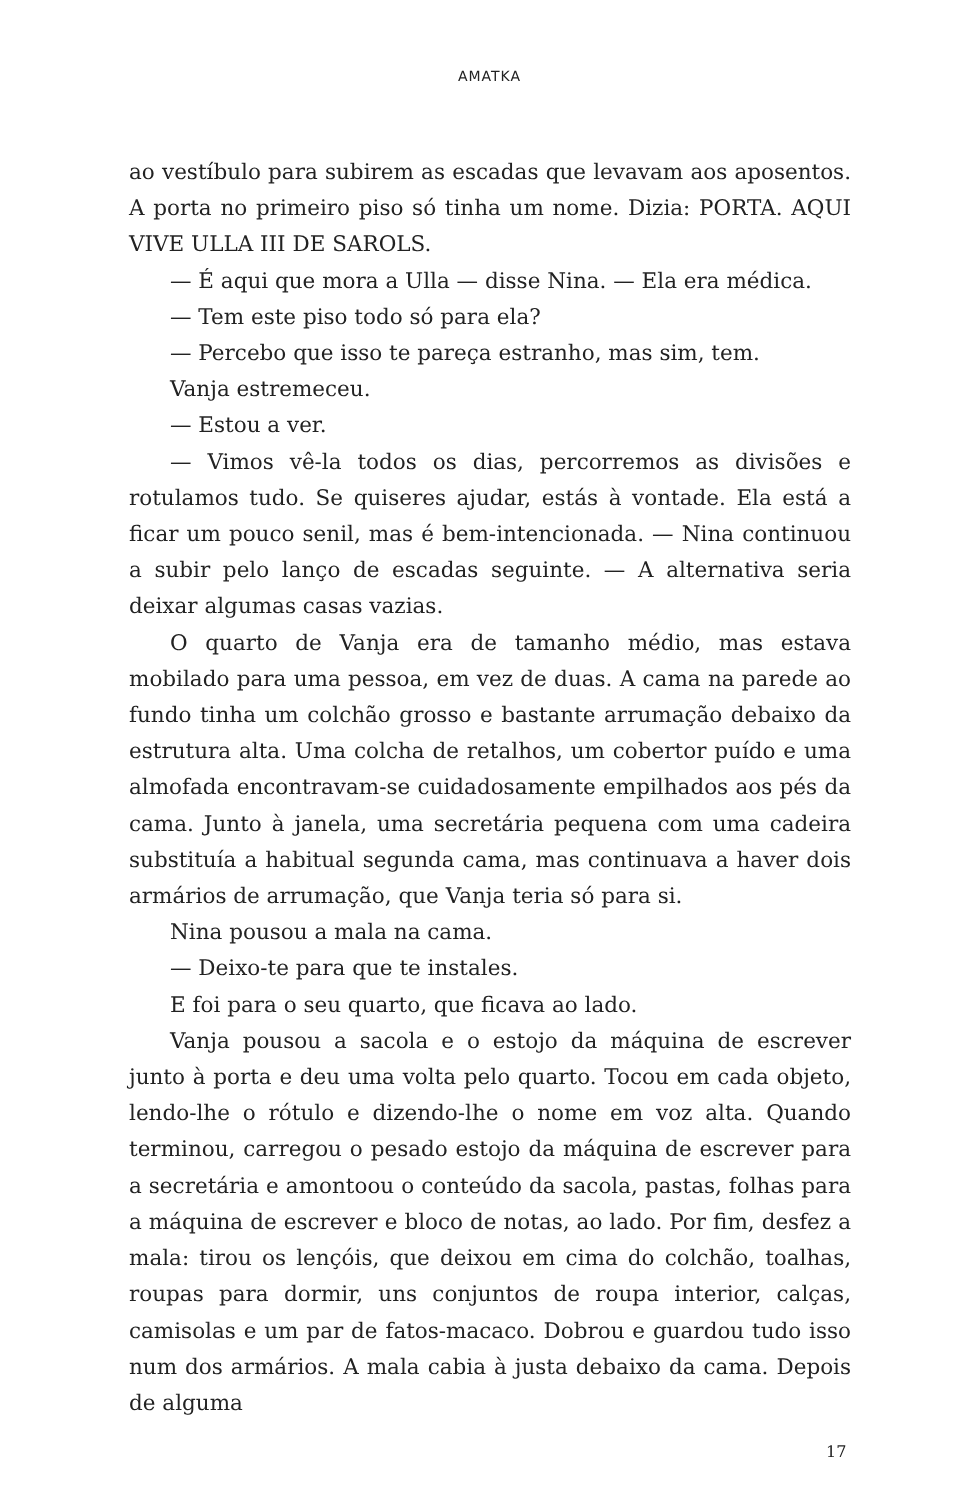AMATKA
ao vestíbulo para subirem as escadas que levavam aos aposentos. A porta no primeiro piso só tinha um nome. Dizia: PORTA. AQUI VIVE ULLA III DE SAROLS.
— É aqui que mora a Ulla — disse Nina. — Ela era médica.
— Tem este piso todo só para ela?
— Percebo que isso te pareça estranho, mas sim, tem.
Vanja estremeceu.
— Estou a ver.
— Vimos vê-la todos os dias, percorremos as divisões e rotulamos tudo. Se quiseres ajudar, estás à vontade. Ela está a ficar um pouco senil, mas é bem-intencionada. — Nina continuou a subir pelo lanço de escadas seguinte. — A alternativa seria deixar algumas casas vazias.
O quarto de Vanja era de tamanho médio, mas estava mobilado para uma pessoa, em vez de duas. A cama na parede ao fundo tinha um colchão grosso e bastante arrumação debaixo da estrutura alta. Uma colcha de retalhos, um cobertor puído e uma almofada encontravam-se cuidadosamente empilhados aos pés da cama. Junto à janela, uma secretária pequena com uma cadeira substituía a habitual segunda cama, mas continuava a haver dois armários de arrumação, que Vanja teria só para si.
Nina pousou a mala na cama.
— Deixo-te para que te instales.
E foi para o seu quarto, que ficava ao lado.
Vanja pousou a sacola e o estojo da máquina de escrever junto à porta e deu uma volta pelo quarto. Tocou em cada objeto, lendo-lhe o rótulo e dizendo-lhe o nome em voz alta. Quando terminou, carregou o pesado estojo da máquina de escrever para a secretária e amontoou o conteúdo da sacola, pastas, folhas para a máquina de escrever e bloco de notas, ao lado. Por fim, desfez a mala: tirou os lençóis, que deixou em cima do colchão, toalhas, roupas para dormir, uns conjuntos de roupa interior, calças, camisolas e um par de fatos-macaco. Dobrou e guardou tudo isso num dos armários. A mala cabia à justa debaixo da cama. Depois de alguma
17